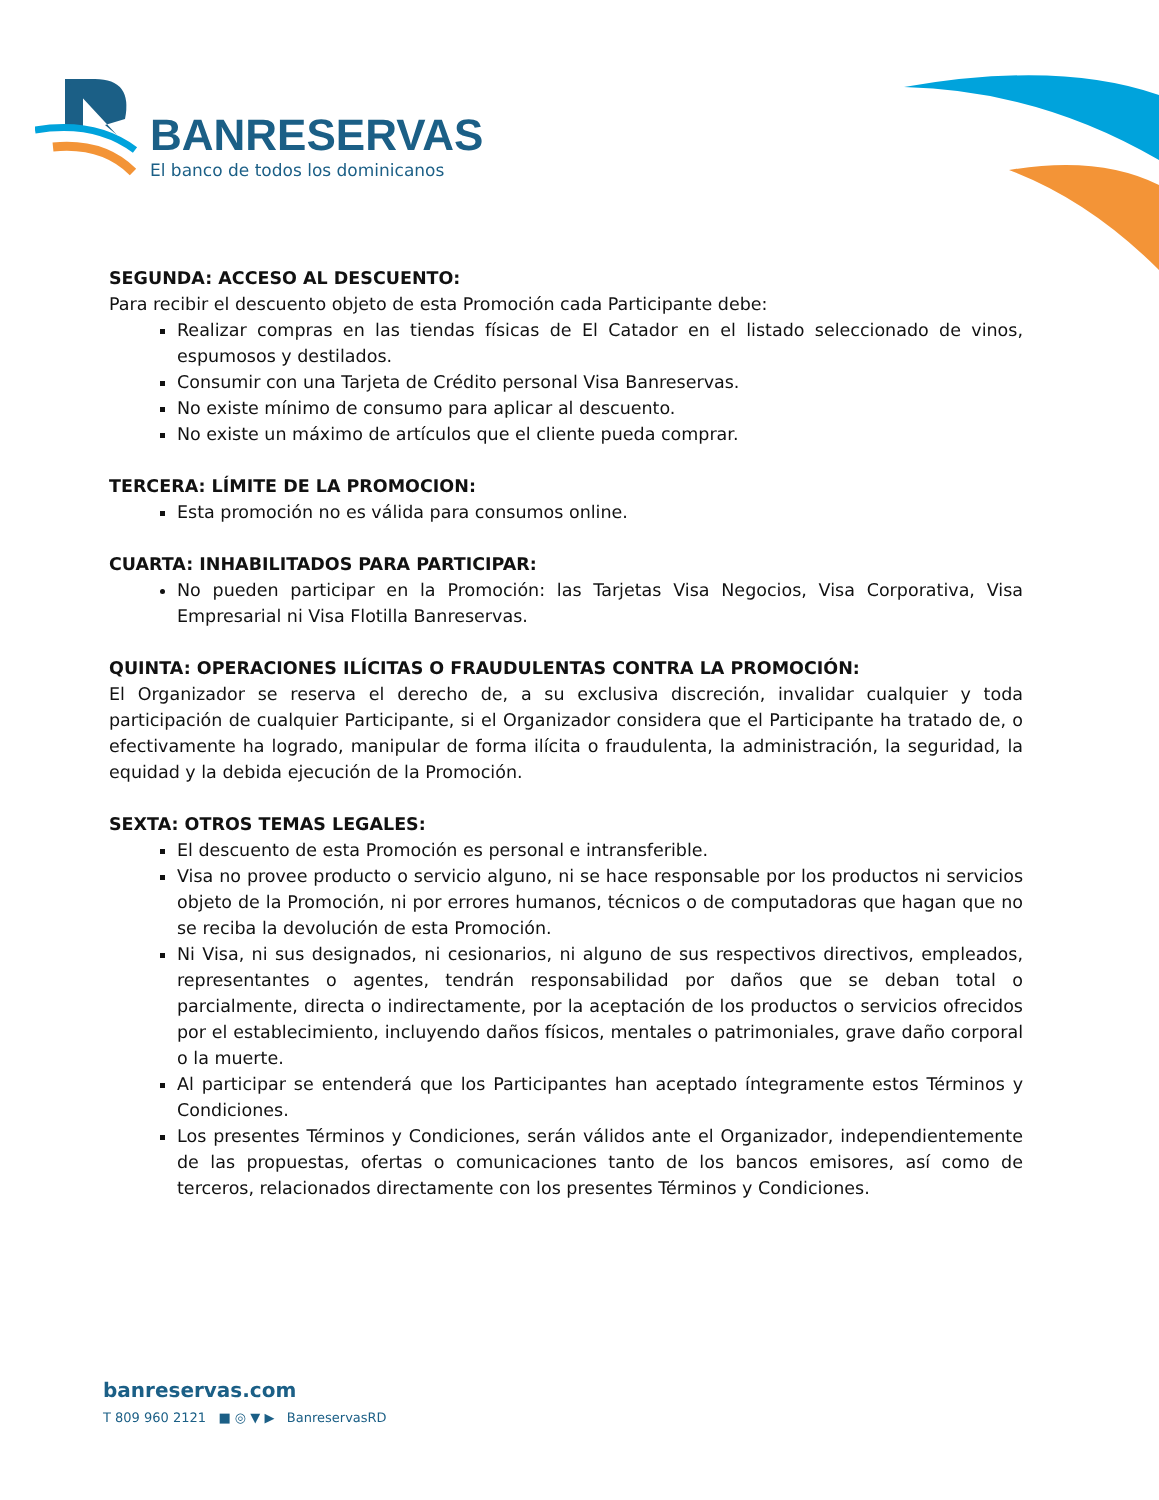BANRESERVAS
El banco de todos los dominicanos
SEGUNDA: ACCESO AL DESCUENTO:
Para recibir el descuento objeto de esta Promoción cada Participante debe:
Realizar compras en las tiendas físicas de El Catador en el listado seleccionado de vinos, espumosos y destilados.
Consumir con una Tarjeta de Crédito personal Visa Banreservas.
No existe mínimo de consumo para aplicar al descuento.
No existe un máximo de artículos que el cliente pueda comprar.
TERCERA: LÍMITE DE LA PROMOCION:
Esta promoción no es válida para consumos online.
CUARTA: INHABILITADOS PARA PARTICIPAR:
No pueden participar en la Promoción: las Tarjetas Visa Negocios, Visa Corporativa, Visa Empresarial ni Visa Flotilla Banreservas.
QUINTA: OPERACIONES ILÍCITAS O FRAUDULENTAS CONTRA LA PROMOCIÓN:
El Organizador se reserva el derecho de, a su exclusiva discreción, invalidar cualquier y toda participación de cualquier Participante, si el Organizador considera que el Participante ha tratado de, o efectivamente ha logrado, manipular de forma ilícita o fraudulenta, la administración, la seguridad, la equidad y la debida ejecución de la Promoción.
SEXTA: OTROS TEMAS LEGALES:
El descuento de esta Promoción es personal e intransferible.
Visa no provee producto o servicio alguno, ni se hace responsable por los productos ni servicios objeto de la Promoción, ni por errores humanos, técnicos o de computadoras que hagan que no se reciba la devolución de esta Promoción.
Ni Visa, ni sus designados, ni cesionarios, ni alguno de sus respectivos directivos, empleados, representantes o agentes, tendrán responsabilidad por daños que se deban total o parcialmente, directa o indirectamente, por la aceptación de los productos o servicios ofrecidos por el establecimiento, incluyendo daños físicos, mentales o patrimoniales, grave daño corporal o la muerte.
Al participar se entenderá que los Participantes han aceptado íntegramente estos Términos y Condiciones.
Los presentes Términos y Condiciones, serán válidos ante el Organizador, independientemente de las propuestas, ofertas o comunicaciones tanto de los bancos emisores, así como de terceros, relacionados directamente con los presentes Términos y Condiciones.
banreservas.com
T 809 960 2121 ■ ◎ ▼ ▶ BanreservasRD